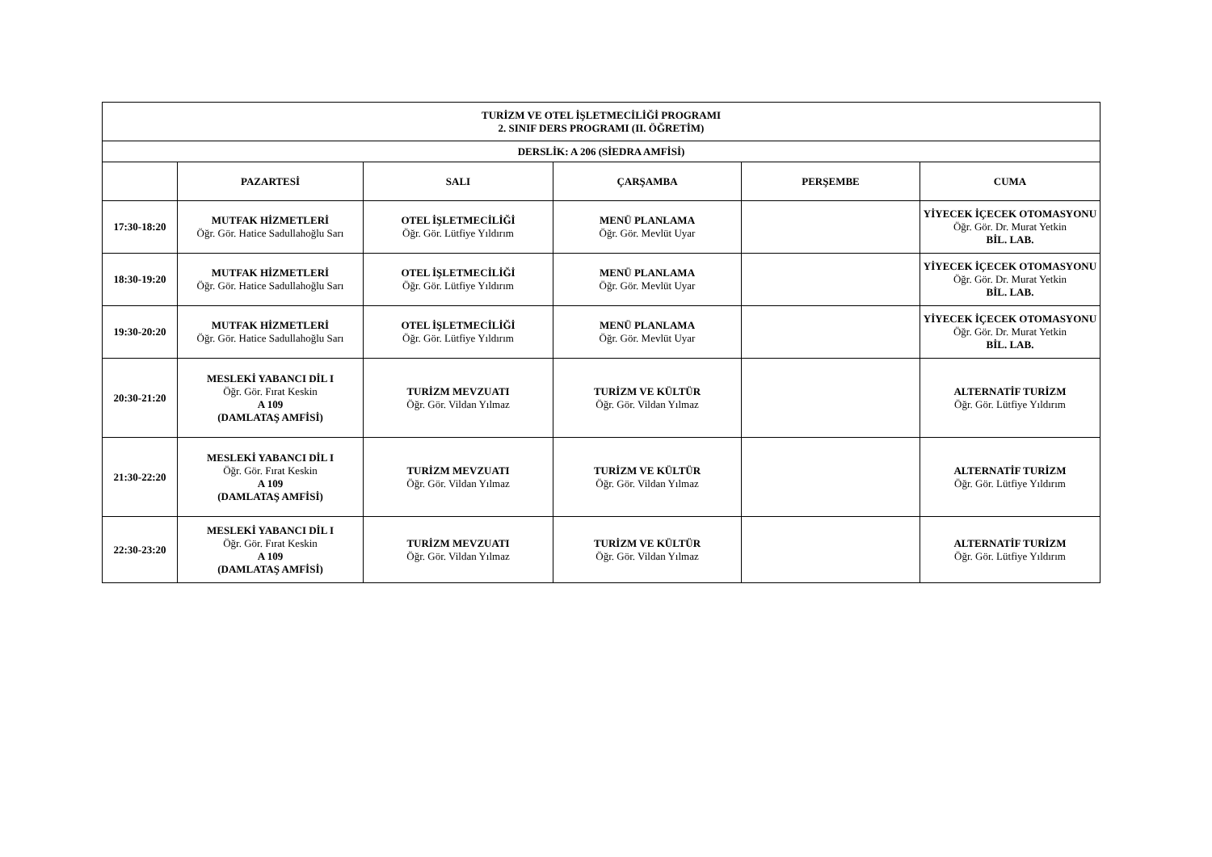| TURİZM VE OTEL İŞLETMECİLİĞİ PROGRAMI 2. SINIF DERS PROGRAMI (II. ÖĞRETİM) | | | | | |
| --- | --- | --- | --- | --- | --- |
| DERSLİK: A 206 (SİEDRA AMFİSİ) | | | | | |
| | PAZARTESİ | SALI | ÇARŞAMBA | PERŞEMBE | CUMA |
| 17:30-18:20 | MUTFAK HİZMETLERİ Öğr. Gör. Hatice Sadullahoğlu Sarı | OTEL İŞLETMECİLİĞİ Öğr. Gör. Lütfiye Yıldırım | MENÜ PLANLAMA Öğr. Gör. Mevlüt Uyar | | YİYECEK İÇECEK OTOMASYONU Öğr. Gör. Dr. Murat Yetkin BİL. LAB. |
| 18:30-19:20 | MUTFAK HİZMETLERİ Öğr. Gör. Hatice Sadullahoğlu Sarı | OTEL İŞLETMECİLİĞİ Öğr. Gör. Lütfiye Yıldırım | MENÜ PLANLAMA Öğr. Gör. Mevlüt Uyar | | YİYECEK İÇECEK OTOMASYONU Öğr. Gör. Dr. Murat Yetkin BİL. LAB. |
| 19:30-20:20 | MUTFAK HİZMETLERİ Öğr. Gör. Hatice Sadullahoğlu Sarı | OTEL İŞLETMECİLİĞİ Öğr. Gör. Lütfiye Yıldırım | MENÜ PLANLAMA Öğr. Gör. Mevlüt Uyar | | YİYECEK İÇECEK OTOMASYONU Öğr. Gör. Dr. Murat Yetkin BİL. LAB. |
| 20:30-21:20 | MESLEKİ YABANCI DİL I Öğr. Gör. Fırat Keskin A 109 (DAMLATAŞ AMFİSİ) | TURİZM MEVZUATI Öğr. Gör. Vildan Yılmaz | TURİZM VE KÜLTÜR Öğr. Gör. Vildan Yılmaz | | ALTERNATİF TURİZM Öğr. Gör. Lütfiye Yıldırım |
| 21:30-22:20 | MESLEKİ YABANCI DİL I Öğr. Gör. Fırat Keskin A 109 (DAMLATAŞ AMFİSİ) | TURİZM MEVZUATI Öğr. Gör. Vildan Yılmaz | TURİZM VE KÜLTÜR Öğr. Gör. Vildan Yılmaz | | ALTERNATİF TURİZM Öğr. Gör. Lütfiye Yıldırım |
| 22:30-23:20 | MESLEKİ YABANCI DİL I Öğr. Gör. Fırat Keskin A 109 (DAMLATAŞ AMFİSİ) | TURİZM MEVZUATI Öğr. Gör. Vildan Yılmaz | TURİZM VE KÜLTÜR Öğr. Gör. Vildan Yılmaz | | ALTERNATİF TURİZM Öğr. Gör. Lütfiye Yıldırım |